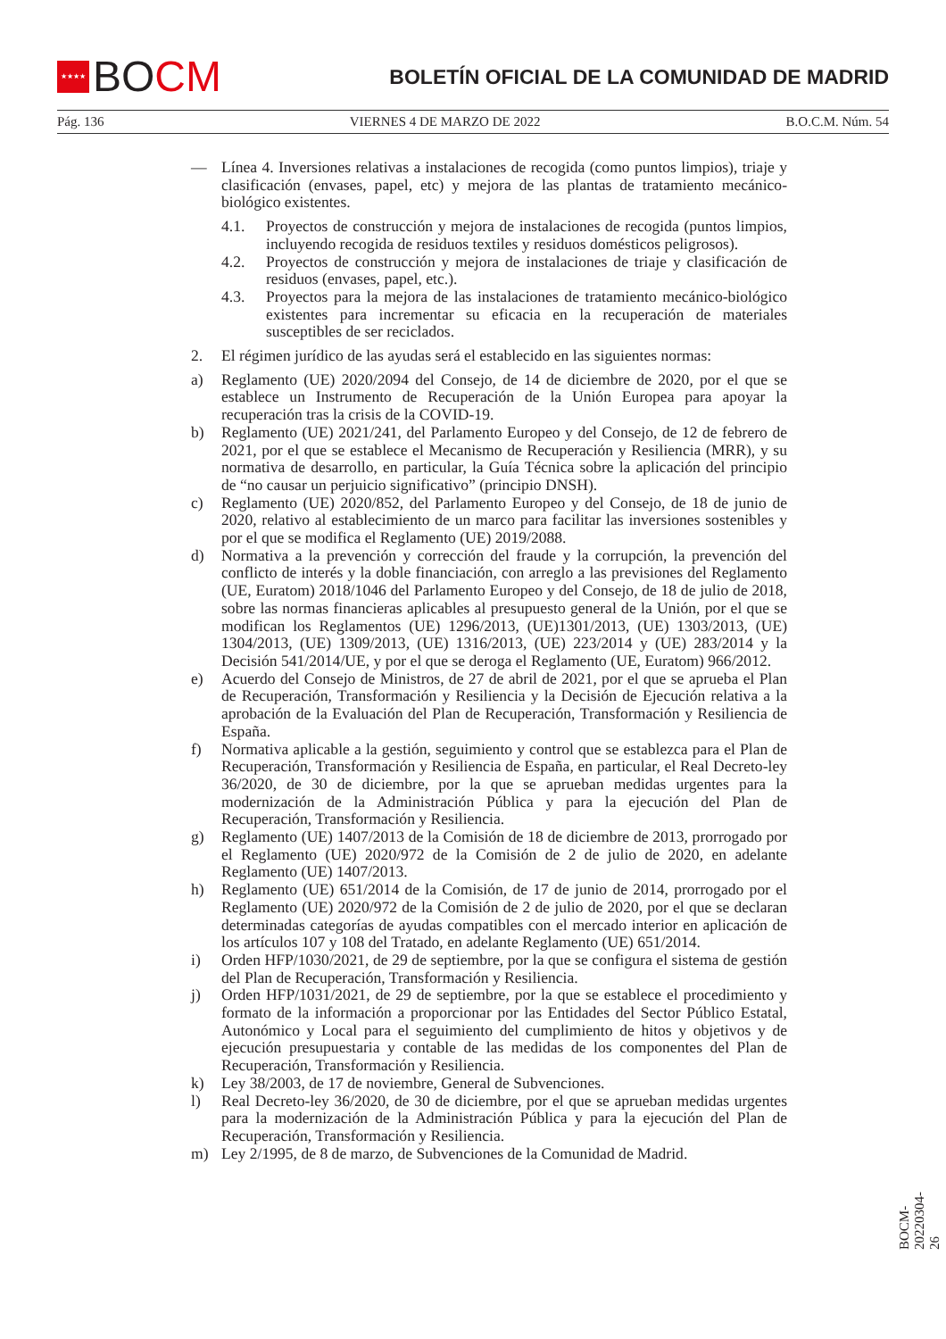★★★★ BO CM
BOLETÍN OFICIAL DE LA COMUNIDAD DE MADRID
Pág. 136 VIERNES 4 DE MARZO DE 2022 B.O.C.M. Núm. 54
— Línea 4. Inversiones relativas a instalaciones de recogida (como puntos limpios), triaje y clasificación (envases, papel, etc) y mejora de las plantas de tratamiento mecánico-biológico existentes.
4.1. Proyectos de construcción y mejora de instalaciones de recogida (puntos limpios, incluyendo recogida de residuos textiles y residuos domésticos peligrosos).
4.2. Proyectos de construcción y mejora de instalaciones de triaje y clasificación de residuos (envases, papel, etc.).
4.3. Proyectos para la mejora de las instalaciones de tratamiento mecánico-biológico existentes para incrementar su eficacia en la recuperación de materiales susceptibles de ser reciclados.
2. El régimen jurídico de las ayudas será el establecido en las siguientes normas:
a) Reglamento (UE) 2020/2094 del Consejo, de 14 de diciembre de 2020, por el que se establece un Instrumento de Recuperación de la Unión Europea para apoyar la recuperación tras la crisis de la COVID-19.
b) Reglamento (UE) 2021/241, del Parlamento Europeo y del Consejo, de 12 de febrero de 2021, por el que se establece el Mecanismo de Recuperación y Resiliencia (MRR), y su normativa de desarrollo, en particular, la Guía Técnica sobre la aplicación del principio de “no causar un perjuicio significativo” (principio DNSH).
c) Reglamento (UE) 2020/852, del Parlamento Europeo y del Consejo, de 18 de junio de 2020, relativo al establecimiento de un marco para facilitar las inversiones sostenibles y por el que se modifica el Reglamento (UE) 2019/2088.
d) Normativa a la prevención y corrección del fraude y la corrupción, la prevención del conflicto de interés y la doble financiación, con arreglo a las previsiones del Reglamento (UE, Euratom) 2018/1046 del Parlamento Europeo y del Consejo, de 18 de julio de 2018, sobre las normas financieras aplicables al presupuesto general de la Unión, por el que se modifican los Reglamentos (UE) 1296/2013, (UE)1301/2013, (UE) 1303/2013, (UE) 1304/2013, (UE) 1309/2013, (UE) 1316/2013, (UE) 223/2014 y (UE) 283/2014 y la Decisión 541/2014/UE, y por el que se deroga el Reglamento (UE, Euratom) 966/2012.
e) Acuerdo del Consejo de Ministros, de 27 de abril de 2021, por el que se aprueba el Plan de Recuperación, Transformación y Resiliencia y la Decisión de Ejecución relativa a la aprobación de la Evaluación del Plan de Recuperación, Transformación y Resiliencia de España.
f) Normativa aplicable a la gestión, seguimiento y control que se establezca para el Plan de Recuperación, Transformación y Resiliencia de España, en particular, el Real Decreto-ley 36/2020, de 30 de diciembre, por la que se aprueban medidas urgentes para la modernización de la Administración Pública y para la ejecución del Plan de Recuperación, Transformación y Resiliencia.
g) Reglamento (UE) 1407/2013 de la Comisión de 18 de diciembre de 2013, prorrogado por el Reglamento (UE) 2020/972 de la Comisión de 2 de julio de 2020, en adelante Reglamento (UE) 1407/2013.
h) Reglamento (UE) 651/2014 de la Comisión, de 17 de junio de 2014, prorrogado por el Reglamento (UE) 2020/972 de la Comisión de 2 de julio de 2020, por el que se declaran determinadas categorías de ayudas compatibles con el mercado interior en aplicación de los artículos 107 y 108 del Tratado, en adelante Reglamento (UE) 651/2014.
i) Orden HFP/1030/2021, de 29 de septiembre, por la que se configura el sistema de gestión del Plan de Recuperación, Transformación y Resiliencia.
j) Orden HFP/1031/2021, de 29 de septiembre, por la que se establece el procedimiento y formato de la información a proporcionar por las Entidades del Sector Público Estatal, Autonómico y Local para el seguimiento del cumplimiento de hitos y objetivos y de ejecución presupuestaria y contable de las medidas de los componentes del Plan de Recuperación, Transformación y Resiliencia.
k) Ley 38/2003, de 17 de noviembre, General de Subvenciones.
l) Real Decreto-ley 36/2020, de 30 de diciembre, por el que se aprueban medidas urgentes para la modernización de la Administración Pública y para la ejecución del Plan de Recuperación, Transformación y Resiliencia.
m) Ley 2/1995, de 8 de marzo, de Subvenciones de la Comunidad de Madrid.
BOCM-20220304-26